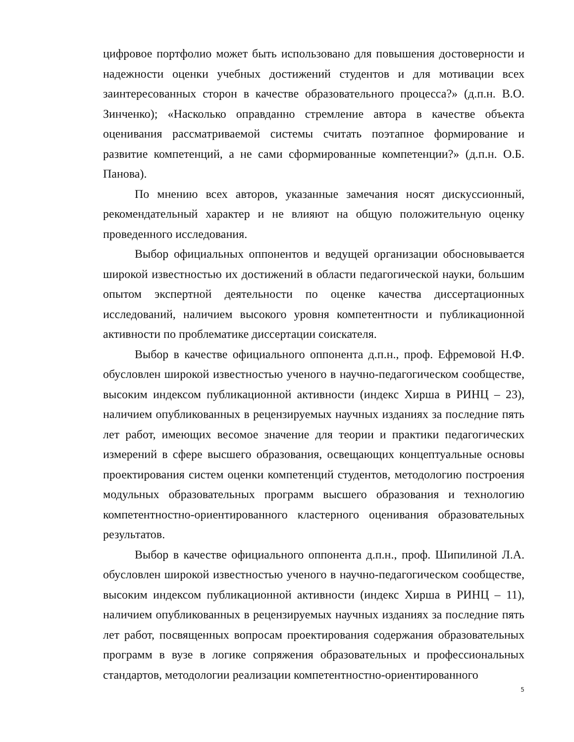цифровое портфолио может быть использовано для повышения достоверности и надежности оценки учебных достижений студентов и для мотивации всех заинтересованных сторон в качестве образовательного процесса?» (д.п.н. В.О. Зинченко); «Насколько оправданно стремление автора в качестве объекта оценивания рассматриваемой системы считать поэтапное формирование и развитие компетенций, а не сами сформированные компетенции?» (д.п.н. О.Б. Панова).
По мнению всех авторов, указанные замечания носят дискуссионный, рекомендательный характер и не влияют на общую положительную оценку проведенного исследования.
Выбор официальных оппонентов и ведущей организации обосновывается широкой известностью их достижений в области педагогической науки, большим опытом экспертной деятельности по оценке качества диссертационных исследований, наличием высокого уровня компетентности и публикационной активности по проблематике диссертации соискателя.
Выбор в качестве официального оппонента д.п.н., проф. Ефремовой Н.Ф. обусловлен широкой известностью ученого в научно-педагогическом сообществе, высоким индексом публикационной активности (индекс Хирша в РИНЦ – 23), наличием опубликованных в рецензируемых научных изданиях за последние пять лет работ, имеющих весомое значение для теории и практики педагогических измерений в сфере высшего образования, освещающих концептуальные основы проектирования систем оценки компетенций студентов, методологию построения модульных образовательных программ высшего образования и технологию компетентностно-ориентированного кластерного оценивания образовательных результатов.
Выбор в качестве официального оппонента д.п.н., проф. Шипилиной Л.А. обусловлен широкой известностью ученого в научно-педагогическом сообществе, высоким индексом публикационной активности (индекс Хирша в РИНЦ – 11), наличием опубликованных в рецензируемых научных изданиях за последние пять лет работ, посвященных вопросам проектирования содержания образовательных программ в вузе в логике сопряжения образовательных и профессиональных стандартов, методологии реализации компетентностно-ориентированного
5